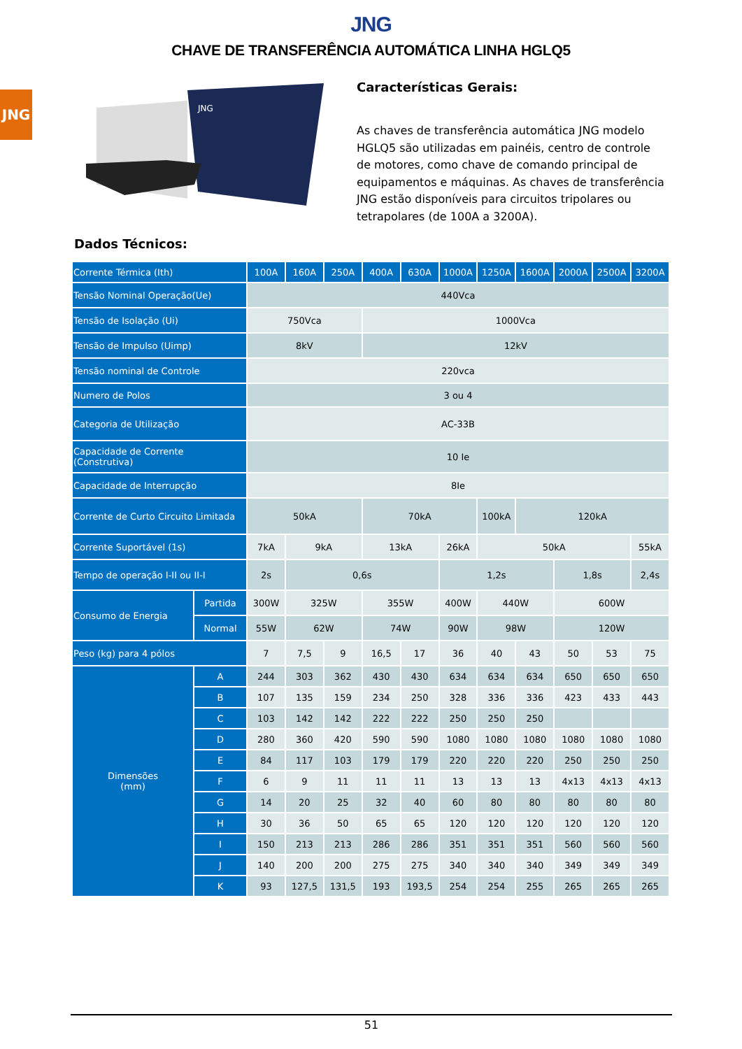JNG
JNG
CHAVE DE TRANSFERÊNCIA AUTOMÁTICA LINHA HGLQ5
JNG
Características Gerais:
As chaves de transferência automática JNG modelo HGLQ5 são utilizadas em painéis, centro de controle de motores, como chave de comando principal de equipamentos e máquinas. As chaves de transferência JNG estão disponíveis para circuitos tripolares ou tetrapolares (de 100A a 3200A).
Dados Técnicos:
| Corrente Térmica (Ith) | | 100A | 160A | 250A | 400A | 630A | 1000A | 1250A | 1600A | 2000A | 2500A | 3200A |
| --- | --- | --- | --- | --- | --- | --- | --- | --- | --- | --- | --- | --- |
| Tensão Nominal Operação(Ue) | | 440Vca | | | | | | | | | | |
| Tensão de Isolação (Ui) | | 750Vca | | | 1000Vca | | | | | | | |
| Tensão de Impulso (Uimp) | | 8kV | | | 12kV | | | | | | | |
| Tensão nominal de Controle | | 220vca | | | | | | | | | | |
| Numero de Polos | | 3 ou 4 | | | | | | | | | | |
| Categoria de Utilização | | AC-33B | | | | | | | | | | |
| Capacidade de Corrente (Construtiva) | | 10 Ie | | | | | | | | | | |
| Capacidade de Interrupção | | 8Ie | | | | | | | | | | |
| Corrente de Curto Circuito Limitada | | 50kA | | | 70kA | | | 100kA | 120kA | | | |
| Corrente Suportável (1s) | | 7kA | 9kA | | 13kA | | 26kA | 50kA | | | | 55kA |
| Tempo de operação I-II ou II-I | | 2s | 0,6s | | | | 1,2s | | | 1,8s | | 2,4s |
| Consumo de Energia | Partida | 300W | 325W | | 355W | | 400W | 440W | | 600W | | |
| | Normal | 55W | 62W | | 74W | | 90W | 98W | | 120W | | |
| Peso (kg) para 4 pólos | | 7 | 7,5 | 9 | 16,5 | 17 | 36 | 40 | 43 | 50 | 53 | 75 |
| Dimensões (mm) | A | 244 | 303 | 362 | 430 | 430 | 634 | 634 | 634 | 650 | 650 | 650 |
| | B | 107 | 135 | 159 | 234 | 250 | 328 | 336 | 336 | 423 | 433 | 443 |
| | C | 103 | 142 | 142 | 222 | 222 | 250 | 250 | 250 | | | |
| | D | 280 | 360 | 420 | 590 | 590 | 1080 | 1080 | 1080 | 1080 | 1080 | 1080 |
| | E | 84 | 117 | 103 | 179 | 179 | 220 | 220 | 220 | 250 | 250 | 250 |
| | F | 6 | 9 | 11 | 11 | 11 | 13 | 13 | 13 | 4x13 | 4x13 | 4x13 |
| | G | 14 | 20 | 25 | 32 | 40 | 60 | 80 | 80 | 80 | 80 | 80 |
| | H | 30 | 36 | 50 | 65 | 65 | 120 | 120 | 120 | 120 | 120 | 120 |
| | I | 150 | 213 | 213 | 286 | 286 | 351 | 351 | 351 | 560 | 560 | 560 |
| | J | 140 | 200 | 200 | 275 | 275 | 340 | 340 | 340 | 349 | 349 | 349 |
| | K | 93 | 127,5 | 131,5 | 193 | 193,5 | 254 | 254 | 255 | 265 | 265 | 265 |
51